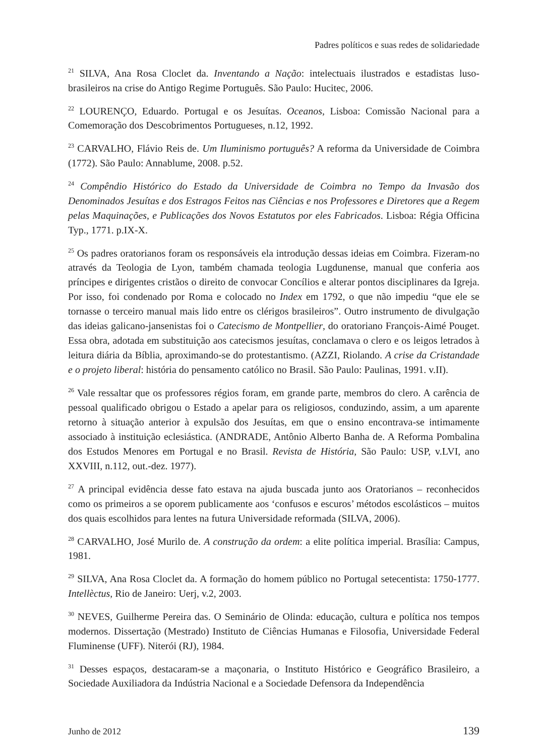Padres políticos e suas redes de solidariedade
<sup>21</sup> SILVA, Ana Rosa Cloclet da. Inventando a Nação: intelectuais ilustrados e estadistas luso-brasileiros na crise do Antigo Regime Português. São Paulo: Hucitec, 2006.
<sup>22</sup> LOURENÇO, Eduardo. Portugal e os Jesuítas. Oceanos, Lisboa: Comissão Nacional para a Comemoração dos Descobrimentos Portugueses, n.12, 1992.
<sup>23</sup> CARVALHO, Flávio Reis de. Um Iluminismo português? A reforma da Universidade de Coimbra (1772). São Paulo: Annablume, 2008. p.52.
<sup>24</sup> Compêndio Histórico do Estado da Universidade de Coimbra no Tempo da Invasão dos Denominados Jesuítas e dos Estragos Feitos nas Ciências e nos Professores e Diretores que a Regem pelas Maquinações, e Publicações dos Novos Estatutos por eles Fabricados. Lisboa: Régia Officina Typ., 1771. p.IX-X.
<sup>25</sup> Os padres oratorianos foram os responsáveis ela introdução dessas ideias em Coimbra. Fizeram-no através da Teologia de Lyon, também chamada teologia Lugdunense, manual que conferia aos príncipes e dirigentes cristãos o direito de convocar Concílios e alterar pontos disciplinares da Igreja. Por isso, foi condenado por Roma e colocado no Index em 1792, o que não impediu “que ele se tornasse o terceiro manual mais lido entre os clérigos brasileiros”. Outro instrumento de divulgação das ideias galicano-jansenistas foi o Catecismo de Montpellier, do oratoriano François-Aimé Pouget. Essa obra, adotada em substituição aos catecismos jesuítas, conclamava o clero e os leigos letrados à leitura diária da Bíblia, aproximando-se do protestantismo. (AZZI, Riolando. A crise da Cristandade e o projeto liberal: história do pensamento católico no Brasil. São Paulo: Paulinas, 1991. v.II).
<sup>26</sup> Vale ressaltar que os professores régios foram, em grande parte, membros do clero. A carência de pessoal qualificado obrigou o Estado a apelar para os religiosos, conduzindo, assim, a um aparente retorno à situação anterior à expulsão dos Jesuítas, em que o ensino encontrava-se intimamente associado à instituição eclesiástica. (ANDRADE, Antônio Alberto Banha de. A Reforma Pombalina dos Estudos Menores em Portugal e no Brasil. Revista de História, São Paulo: USP, v.LVI, ano XXVIII, n.112, out.-dez. 1977).
<sup>27</sup> A principal evidência desse fato estava na ajuda buscada junto aos Oratorianos – reconhecidos como os primeiros a se oporem publicamente aos ‘confusos e escuros’ métodos escolásticos – muitos dos quais escolhidos para lentes na futura Universidade reformada (SILVA, 2006).
<sup>28</sup> CARVALHO, José Murilo de. A construção da ordem: a elite política imperial. Brasília: Campus, 1981.
<sup>29</sup> SILVA, Ana Rosa Cloclet da. A formação do homem público no Portugal setecentista: 1750-1777. Intellèctus, Rio de Janeiro: Uerj, v.2, 2003.
<sup>30</sup> NEVES, Guilherme Pereira das. O Seminário de Olinda: educação, cultura e política nos tempos modernos. Dissertação (Mestrado) Instituto de Ciências Humanas e Filosofia, Universidade Federal Fluminense (UFF). Niterói (RJ), 1984.
<sup>31</sup> Desses espaços, destacaram-se a maçonaria, o Instituto Histórico e Geográfico Brasileiro, a Sociedade Auxiliadora da Indústria Nacional e a Sociedade Defensora da Independência
Junho de 2012 139